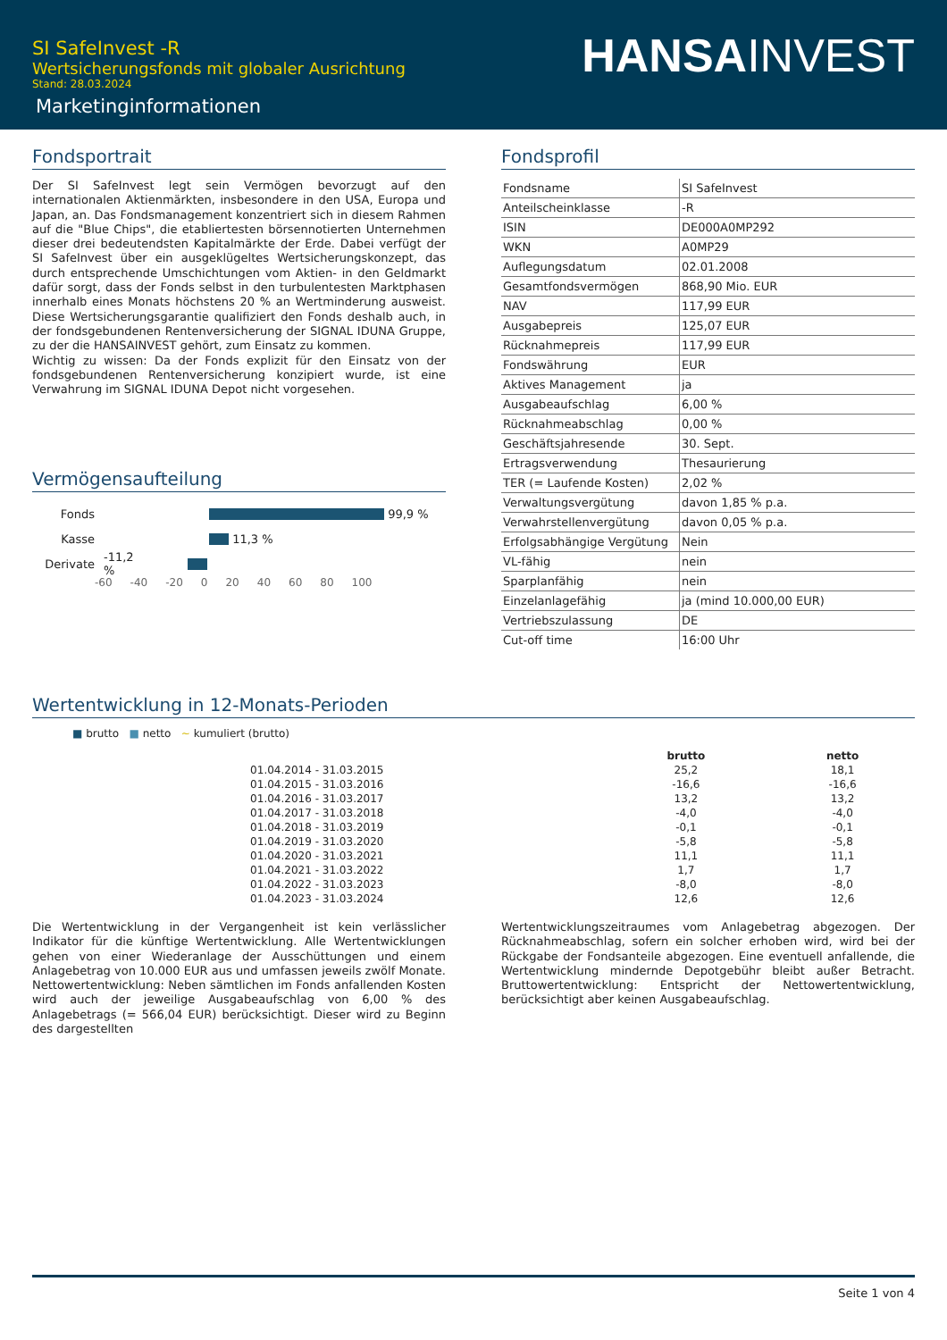SI SafeInvest -R
Wertsicherungsfonds mit globaler Ausrichtung
Stand: 28.03.2024
Marketinginformationen
HANSAINVEST
Fondsportrait
Der SI SafeInvest legt sein Vermögen bevorzugt auf den internationalen Aktienmärkten, insbesondere in den USA, Europa und Japan, an. Das Fondsmanagement konzentriert sich in diesem Rahmen auf die "Blue Chips", die etabliertesten börsennotierten Unternehmen dieser drei bedeutendsten Kapitalmärkte der Erde. Dabei verfügt der SI SafeInvest über ein ausgeklügeltes Wertsicherungskonzept, das durch entsprechende Umschichtungen vom Aktien- in den Geldmarkt dafür sorgt, dass der Fonds selbst in den turbulentesten Marktphasen innerhalb eines Monats höchstens 20 % an Wertminderung ausweist. Diese Wertsicherungsgarantie qualifiziert den Fonds deshalb auch, in der fondsgebundenen Rentenversicherung der SIGNAL IDUNA Gruppe, zu der die HANSAINVEST gehört, zum Einsatz zu kommen.
Wichtig zu wissen: Da der Fonds explizit für den Einsatz von der fondsgebundenen Rentenversicherung konzipiert wurde, ist eine Verwahrung im SIGNAL IDUNA Depot nicht vorgesehen.
Vermögensaufteilung
Fonds 99,9 %
Kasse 11,3 %
Derivate -11,2 %
-60 -40 -20 0 20 40 60 80 100
Fondsprofil
| Fondsname | SI SafeInvest |
| Anteilscheinklasse | -R |
| ISIN | DE000A0MP292 |
| WKN | A0MP29 |
| Auflegungsdatum | 02.01.2008 |
| Gesamtfondsvermögen | 868,90 Mio. EUR |
| NAV | 117,99 EUR |
| Ausgabepreis | 125,07 EUR |
| Rücknahmepreis | 117,99 EUR |
| Fondswährung | EUR |
| Aktives Management | ja |
| Ausgabeaufschlag | 6,00 % |
| Rücknahmeabschlag | 0,00 % |
| Geschäftsjahresende | 30. Sept. |
| Ertragsverwendung | Thesaurierung |
| TER (= Laufende Kosten) | 2,02 % |
| Verwaltungsvergütung | davon 1,85 % p.a. |
| Verwahrstellenvergütung | davon 0,05 % p.a. |
| Erfolgsabhängige Vergütung | Nein |
| VL-fähig | nein |
| Sparplanfähig | nein |
| Einzelanlagefähig | ja (mind 10.000,00 EUR) |
| Vertriebszulassung | DE |
| Cut-off time | 16:00 Uhr |
Wertentwicklung in 12-Monats-Perioden
■ brutto ■ netto ~ kumuliert (brutto)
| | brutto | netto |
| --- | --- | --- |
| 01.04.2014 - 31.03.2015 | 25,2 | 18,1 |
| 01.04.2015 - 31.03.2016 | -16,6 | -16,6 |
| 01.04.2016 - 31.03.2017 | 13,2 | 13,2 |
| 01.04.2017 - 31.03.2018 | -4,0 | -4,0 |
| 01.04.2018 - 31.03.2019 | -0,1 | -0,1 |
| 01.04.2019 - 31.03.2020 | -5,8 | -5,8 |
| 01.04.2020 - 31.03.2021 | 11,1 | 11,1 |
| 01.04.2021 - 31.03.2022 | 1,7 | 1,7 |
| 01.04.2022 - 31.03.2023 | -8,0 | -8,0 |
| 01.04.2023 - 31.03.2024 | 12,6 | 12,6 |
Die Wertentwicklung in der Vergangenheit ist kein verlässlicher Indikator für die künftige Wertentwicklung. Alle Wertentwicklungen gehen von einer Wiederanlage der Ausschüttungen und einem Anlagebetrag von 10.000 EUR aus und umfassen jeweils zwölf Monate. Nettowertentwicklung: Neben sämtlichen im Fonds anfallenden Kosten wird auch der jeweilige Ausgabeaufschlag von 6,00 % des Anlagebetrags (= 566,04 EUR) berücksichtigt. Dieser wird zu Beginn des dargestellten
Wertentwicklungszeitraumes vom Anlagebetrag abgezogen. Der Rücknahmeabschlag, sofern ein solcher erhoben wird, wird bei der Rückgabe der Fondsanteile abgezogen. Eine eventuell anfallende, die Wertentwicklung mindernde Depotgebühr bleibt außer Betracht. Bruttowertentwicklung: Entspricht der Nettowertentwicklung, berücksichtigt aber keinen Ausgabeaufschlag.
Seite 1 von 4